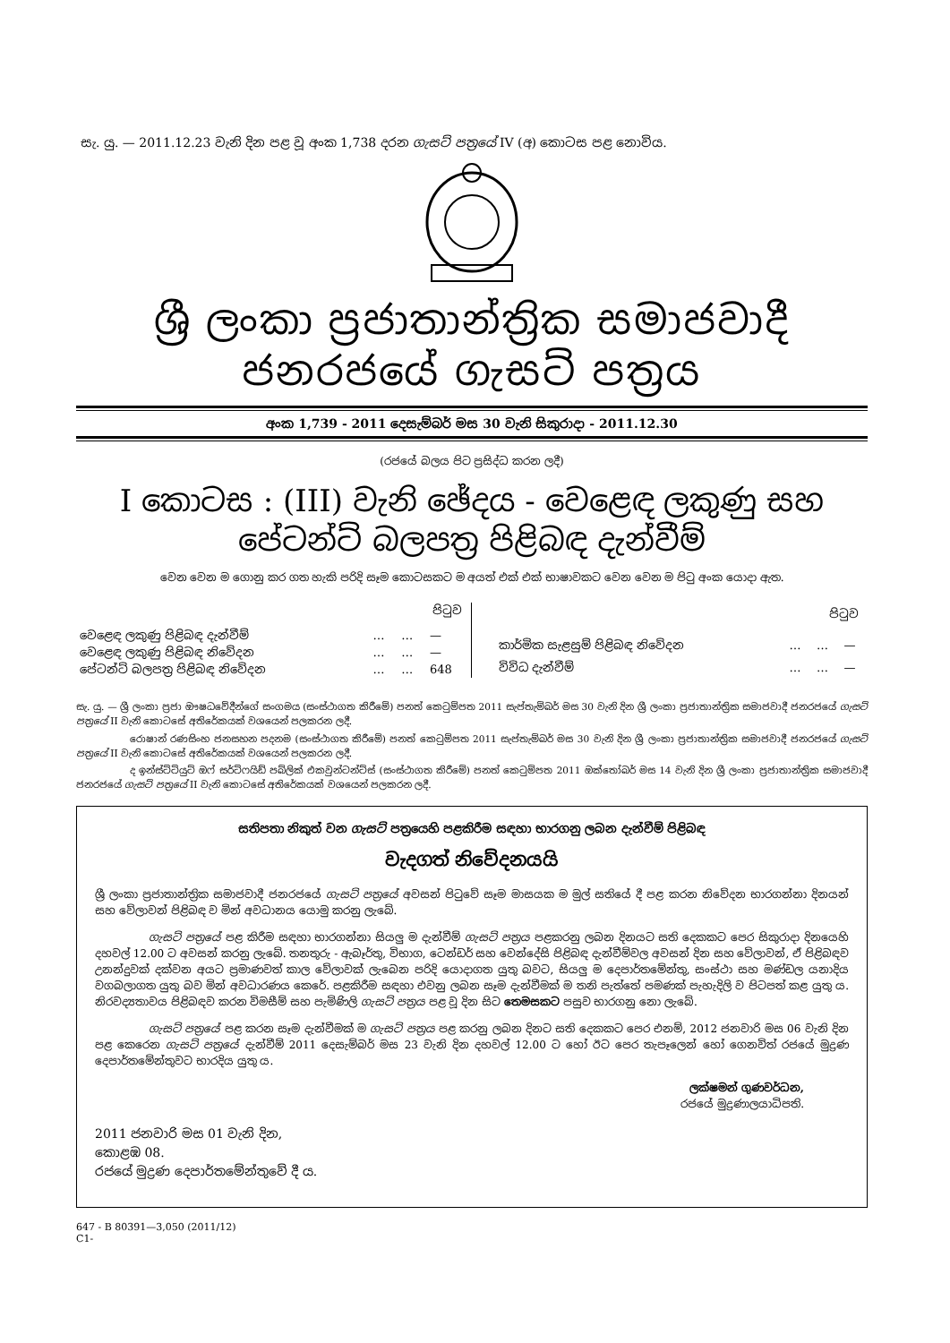සැ. යු. — 2011.12.23 වැනි දින පළ වූ අංක 1,738 දරන ගැසට් පත්‍රයේ IV (අ) කොටස පළ නොවිය.
ශ්‍රී ලංකා ප්‍රජාතාන්ත්‍රික සමාජවාදී ජනරජයේ ගැසට් පත්‍රය
අංක 1,739 - 2011 දෙසැම්බර් මස 30 වැනි සිකුරාදා - 2011.12.30
(රජයේ බලය පිට ප්‍රසිද්ධ කරන ලදී)
I කොටස : (III) වැනි ඡේදය - වෙළෙඳ ලකුණු සහ
පේටන්ට් බලපත්‍ර පිළිබඳ දැන්වීම්
වෙන වෙන ම ගොනු කර ගත හැකි පරිදි සෑම කොටසකට ම අයත් එක් එක් භාෂාවකට වෙන වෙන ම පිටු අංක යොදා ඇත.
| පිටුව | | | |
| --- | --- | --- | --- |
| වෙළෙඳ ලකුණු පිළිබඳ දැන්වීම් | … | … | — |
| වෙළෙඳ ලකුණු පිළිබඳ නිවේදන | … | … | — |
| පේටන්ට් බලපත්‍ර පිළිබඳ නිවේදන | … | … | 648 |
| පිටුව | | | |
| --- | --- | --- | --- |
| කාර්මික සැළසුම් පිළිබඳ නිවේදන | … | … | — |
| විවිධ දැන්වීම් | … | … | — |
සැ. යු. — ශ්‍රී ලංකා ප්‍රජා ඖෂධවේදීන්ගේ සංගමය (සංස්ථාගත කිරීමේ) පනත් කෙටුම්පත 2011 සැප්තැම්බර් මස 30 වැනි දින ශ්‍රී ලංකා ප්‍රජාතාන්ත්‍රික සමාජවාදී ජනරජයේ ගැසට් පත්‍රයේ II වැනි කොටසේ අතිරේකයක් වශයෙන් පලකරන ලදී.
රොෂාන් රණසිංහ ජනසහන පදනම (සංස්ථාගත කිරීමේ) පනත් කෙටුම්පත 2011 සැප්තැම්බර් මස 30 වැනි දින ශ්‍රී ලංකා ප්‍රජාතාන්ත්‍රික සමාජවාදී ජනරජයේ ගැසට් පත්‍රයේ II වැනි කොටසේ අතිරේකයක් වශයෙන් පලකරන ලදී.
ද ඉන්ස්ටිටියුට් ඔෆ් සර්ටිෆයිඩ් පබ්ලික් එකවුන්ටන්ට්ස් (සංස්ථාගත කිරීමේ) පනත් කෙටුම්පත 2011 ඔක්තෝබර් මස 14 වැනි දින ශ්‍රී ලංකා ප්‍රජාතාන්ත්‍රික සමාජවාදී ජනරජයේ ගැසට් පත්‍රයේ II වැනි කොටසේ අතිරේකයක් වශයෙන් පලකරන ලදී.
සතිපතා නිකුත් වන ගැසට් පත්‍රයෙහි පළකිරීම සඳහා භාරගනු ලබන දැන්වීම් පිළිබඳ
වැදගත් නිවේදනයයි
ශ්‍රී ලංකා ප්‍රජාතාන්ත්‍රික සමාජවාදී ජනරජයේ ගැසට් පත්‍රයේ අවසන් පිටුවේ සෑම මාසයක ම මුල් සතියේ දී පළ කරන නිවේදන භාරගන්නා දිනයන් සහ වේලාවන් පිළිබඳ ව මින් අවධානය යොමු කරනු ලැබේ.
ගැසට් පත්‍රයේ පළ කිරීම සඳහා භාරගන්නා සියලු ම දැන්වීම් ගැසට් පත්‍රය පළකරනු ලබන දිනයට සති දෙකකට පෙර සිකුරාදා දිනයෙහි දහවල් 12.00 ට අවසන් කරනු ලැබේ. තනතුරු - ඇබෑර්තු, විභාග, ටෙන්ඩර් සහ වෙන්දේසි පිළිබඳ දැන්වීම්වල අවසන් දින සහ වේලාවන්, ඒ පිළිබඳව උනන්දුවක් දක්වන අයට ප්‍රමාණවත් කාල වේලාවක් ලැබෙන පරිදි යොදාගත යුතු බවට, සියලු ම දෙපාර්තමේන්තු, සංස්ථා සහ මණ්ඩල යනාදිය වගබලාගත යුතු බව මින් අවධාරණය කෙරේ. පළකිරීම සඳහා එවනු ලබන සෑම දැන්වීමක් ම තනි පැත්තේ පමණක් පැහැදිලි ව පිටපත් කළ යුතු ය. නිරවද්‍යතාවය පිළිබඳව කරන විමසීම් සහ පැමිණිලි ගැසට් පත්‍රය පළ වූ දින සිට තෙමසකට පසුව භාරගනු නො ලැබේ.
ගැසට් පත්‍රයේ පළ කරන සෑම දැන්වීමක් ම ගැසට් පත්‍රය පළ කරනු ලබන දිනට සති දෙකකට පෙර එනම්, 2012 ජනවාරි මස 06 වැනි දින පළ කෙරෙන ගැසට් පත්‍රයේ දැන්වීම් 2011 දෙසැම්බර් මස 23 වැනි දින දහවල් 12.00 ට හෝ ඊට පෙර තැපෑලෙන් හෝ ගෙනවිත් රජයේ මුද්‍රණ දෙපාර්තමේන්තුවට භාරදිය යුතු ය.
ලක්ෂමන් ගුණවර්ධන,
රජයේ මුද්‍රණාලයාධිපති.
2011 ජනවාරි මස 01 වැනි දින,
කොළඹ 08.
රජයේ මුද්‍රණ දෙපාර්තමේන්තුවේ දී ය.
647 - B 80391—3,050 (2011/12)
C1-